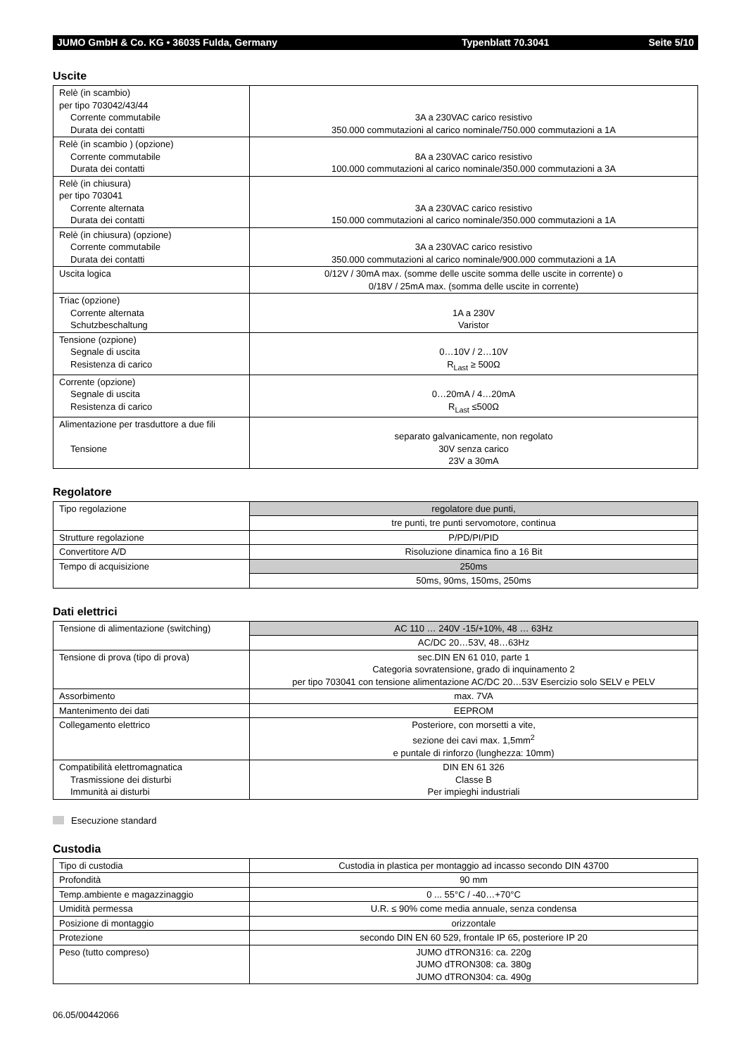JUMO GmbH & Co. KG • 36035 Fulda, Germany Typenblatt 70.3041 Seite 5/10
Uscite
| Relè (in scambio) per tipo 703042/43/44 Corrente commutabile Durata dei contatti | 3A a 230VAC carico resistivo 350.000 commutazioni al carico nominale/750.000 commutazioni a 1A |
| Relè (in scambio ) (opzione) Corrente commutabile Durata dei contatti | 8A a 230VAC carico resistivo 100.000 commutazioni al carico nominale/350.000 commutazioni a 3A |
| Relè (in chiusura) per tipo 703041 Corrente alternata Durata dei contatti | 3A a 230VAC carico resistivo 150.000 commutazioni al carico nominale/350.000 commutazioni a 1A |
| Relè (in chiusura) (opzione) Corrente commutabile Durata dei contatti | 3A a 230VAC carico resistivo 350.000 commutazioni al carico nominale/900.000 commutazioni a 1A |
| Uscita logica | 0/12V / 30mA max. (somme delle uscite somma delle uscite in corrente) o 0/18V / 25mA max. (somma delle uscite in corrente) |
| Triac (opzione) Corrente alternata Schutzbeschaltung | 1A a 230V Varistor |
| Tensione (ozpione) Segnale di uscita Resistenza di carico | 0…10V / 2…10V R<sub>Last</sub> ≥ 500Ω |
| Corrente (opzione) Segnale di uscita Resistenza di carico | 0…20mA / 4…20mA R<sub>Last</sub> ≤500Ω |
| Alimentazione per trasduttore a due fili Tensione | separato galvanicamente, non regolato 30V senza carico 23V a 30mA |
Regolatore
| Tipo regolazione | regolatore due punti, |
| | tre punti, tre punti servomotore, continua |
| Strutture regolazione | P/PD/PI/PID |
| Convertitore A/D | Risoluzione dinamica fino a 16 Bit |
| Tempo di acquisizione | 250ms |
| | 50ms, 90ms, 150ms, 250ms |
Dati elettrici
| Tensione di alimentazione (switching) | AC 110 … 240V -15/+10%, 48 … 63Hz |
| | AC/DC 20…53V, 48…63Hz |
| Tensione di prova (tipo di prova) | sec.DIN EN 61 010, parte 1 Categoria sovratensione, grado di inquinamento 2 per tipo 703041 con tensione alimentazione AC/DC 20…53V Esercizio solo SELV e PELV |
| Assorbimento | max. 7VA |
| Mantenimento dei dati | EEPROM |
| Collegamento elettrico | Posteriore, con morsetti a vite, sezione dei cavi max. 1,5mm<sup>2</sup> e puntale di rinforzo (lunghezza: 10mm) |
| Compatibilità elettromagnatica Trasmissione dei disturbi Immunità ai disturbi | DIN EN 61 326 Classe B Per impieghi industriali |
Esecuzione standard
Custodia
| Tipo di custodia | Custodia in plastica per montaggio ad incasso secondo DIN 43700 |
| Profondità | 90 mm |
| Temp.ambiente e magazzinaggio | 0 ... 55°C / -40…+70°C |
| Umidità permessa | U.R. ≤ 90% come media annuale, senza condensa |
| Posizione di montaggio | orizzontale |
| Protezione | secondo DIN EN 60 529, frontale IP 65, posteriore IP 20 |
| Peso (tutto compreso) | JUMO dTRON316: ca. 220g JUMO dTRON308: ca. 380g JUMO dTRON304: ca. 490g |
06.05/00442066